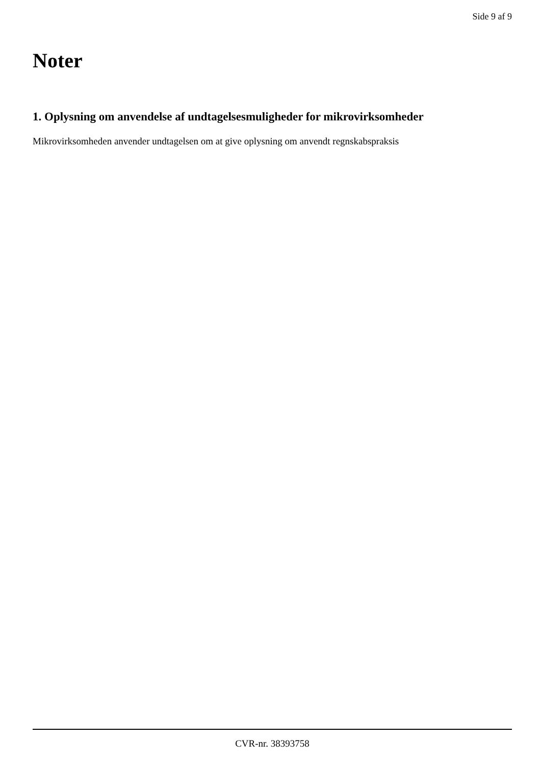Side 9 af 9
Noter
1. Oplysning om anvendelse af undtagelsesmuligheder for mikrovirksomheder
Mikrovirksomheden anvender undtagelsen om at give oplysning om anvendt regnskabspraksis
CVR-nr. 38393758